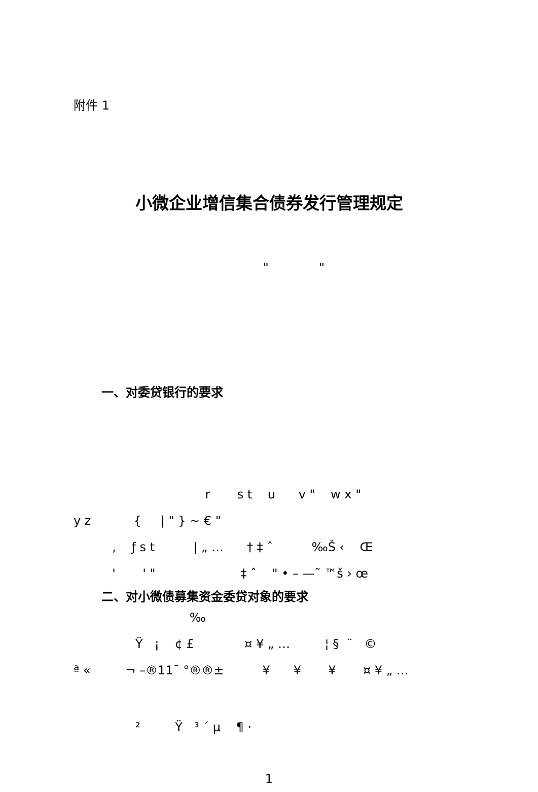附件 1
小微企业增信集合债券发行管理规定
" "
一、对委贷银行的要求
r s t u v " w x "
y z { | " } ~ € "
, ƒ s t | „ … † ‡ ˆ ‰Š ‹ Œ
' ' " ‡ ˆ " • – —˜ ™š › œ
二、对小微债募集资金委贷对象的要求
‰
Ÿ ¡ ¢ £ ¤ ¥ „ … ¦ § ¨ ©
ª « ¬ –®11¯ °®®± ¥ ¥ ¥ ¤ ¥ „ …
² Ÿ ³ ´ µ ¶ ·
1